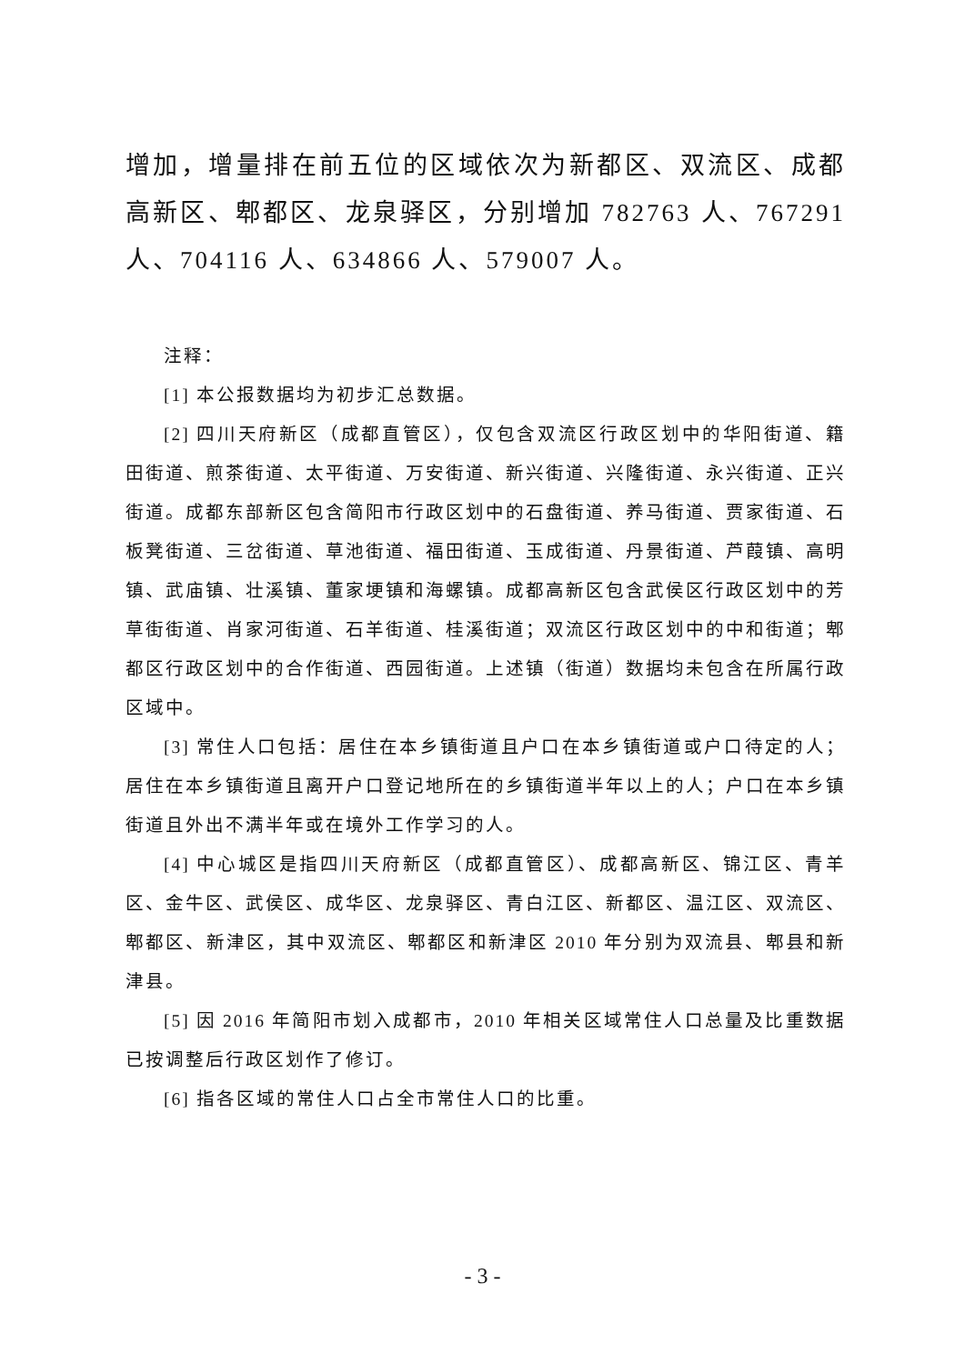增加，增量排在前五位的区域依次为新都区、双流区、成都高新区、郫都区、龙泉驿区，分别增加 782763 人、767291 人、704116 人、634866 人、579007 人。
注释：
[1] 本公报数据均为初步汇总数据。
[2] 四川天府新区（成都直管区），仅包含双流区行政区划中的华阳街道、籍田街道、煎茶街道、太平街道、万安街道、新兴街道、兴隆街道、永兴街道、正兴街道。成都东部新区包含简阳市行政区划中的石盘街道、养马街道、贾家街道、石板凳街道、三岔街道、草池街道、福田街道、玉成街道、丹景街道、芦葭镇、高明镇、武庙镇、壮溪镇、董家埂镇和海螺镇。成都高新区包含武侯区行政区划中的芳草街街道、肖家河街道、石羊街道、桂溪街道；双流区行政区划中的中和街道；郫都区行政区划中的合作街道、西园街道。上述镇（街道）数据均未包含在所属行政区域中。
[3] 常住人口包括：居住在本乡镇街道且户口在本乡镇街道或户口待定的人；居住在本乡镇街道且离开户口登记地所在的乡镇街道半年以上的人；户口在本乡镇街道且外出不满半年或在境外工作学习的人。
[4] 中心城区是指四川天府新区（成都直管区）、成都高新区、锦江区、青羊区、金牛区、武侯区、成华区、龙泉驿区、青白江区、新都区、温江区、双流区、郫都区、新津区，其中双流区、郫都区和新津区 2010 年分别为双流县、郫县和新津县。
[5] 因 2016 年简阳市划入成都市，2010 年相关区域常住人口总量及比重数据已按调整后行政区划作了修订。
[6] 指各区域的常住人口占全市常住人口的比重。
- 3 -